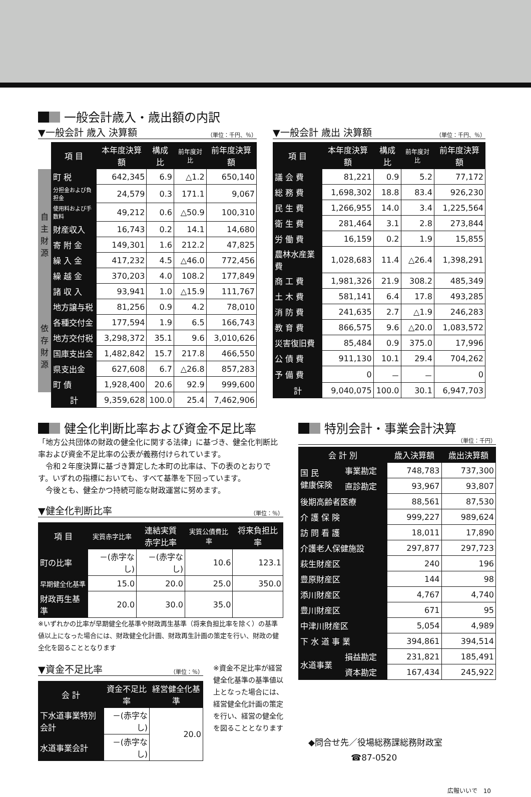一般会計歳入・歳出額の内訳
▼一般会計 歳入 決算額 （単位：千円、％）
| | 項 目 | 本年度決算額 | 構成比 | 前年度対比 | 前年度決算額 |
| 自主財源 | 町 税 | 642,345 | 6.9 | △1.2 | 650,140 |
| | 分担金および負担金 | 24,579 | 0.3 | 171.1 | 9,067 |
| | 使用料および手数料 | 49,212 | 0.6 | △50.9 | 100,310 |
| | 財産収入 | 16,743 | 0.2 | 14.1 | 14,680 |
| | 寄 附 金 | 149,301 | 1.6 | 212.2 | 47,825 |
| | 繰 入 金 | 417,232 | 4.5 | △46.0 | 772,456 |
| | 繰 越 金 | 370,203 | 4.0 | 108.2 | 177,849 |
| | 諸 収 入 | 93,941 | 1.0 | △15.9 | 111,767 |
| 依存財源 | 地方譲与税 | 81,256 | 0.9 | 4.2 | 78,010 |
| | 各種交付金 | 177,594 | 1.9 | 6.5 | 166,743 |
| | 地方交付税 | 3,298,372 | 35.1 | 9.6 | 3,010,626 |
| | 国庫支出金 | 1,482,842 | 15.7 | 217.8 | 466,550 |
| | 県支出金 | 627,608 | 6.7 | △26.8 | 857,283 |
| | 町 債 | 1,928,400 | 20.6 | 92.9 | 999,600 |
| | 計 | 9,359,628 | 100.0 | 25.4 | 7,462,906 |
▼一般会計 歳出 決算額 （単位：千円、％）
| 項 目 | 本年度決算額 | 構成比 | 前年度対比 | 前年度決算額 |
| --- | --- | --- | --- | --- |
| 議 会 費 | 81,221 | 0.9 | 5.2 | 77,172 |
| 総 務 費 | 1,698,302 | 18.8 | 83.4 | 926,230 |
| 民 生 費 | 1,266,955 | 14.0 | 3.4 | 1,225,564 |
| 衛 生 費 | 281,464 | 3.1 | 2.8 | 273,844 |
| 労 働 費 | 16,159 | 0.2 | 1.9 | 15,855 |
| 農林水産業費 | 1,028,683 | 11.4 | △26.4 | 1,398,291 |
| 商 工 費 | 1,981,326 | 21.9 | 308.2 | 485,349 |
| 土 木 費 | 581,141 | 6.4 | 17.8 | 493,285 |
| 消 防 費 | 241,635 | 2.7 | △1.9 | 246,283 |
| 教 育 費 | 866,575 | 9.6 | △20.0 | 1,083,572 |
| 災害復旧費 | 85,484 | 0.9 | 375.0 | 17,996 |
| 公 債 費 | 911,130 | 10.1 | 29.4 | 704,262 |
| 予 備 費 | 0 | － | － | 0 |
| 計 | 9,040,075 | 100.0 | 30.1 | 6,947,703 |
健全化判断比率および資金不足比率
「地方公共団体の財政の健全化に関する法律」に基づき、健全化判断比率および資金不足比率の公表が義務付けられています。
　令和２年度決算に基づき算定した本町の比率は、下の表のとおりです。いずれの指標においても、すべて基準を下回っています。
　今後とも、健全かつ持続可能な財政運営に努めます。
▼健全化判断比率 （単位：％）
| 項 目 | 実質赤字比率 | 連結実質 赤字比率 | 実質公債費比率 | 将来負担比率 |
| --- | --- | --- | --- | --- |
| 町の比率 | －(赤字なし) | －(赤字なし) | 10.6 | 123.1 |
| 早期健全化基準 | 15.0 | 20.0 | 25.0 | 350.0 |
| 財政再生基準 | 20.0 | 30.0 | 35.0 | |
※いずれかの比率が早期健全化基準や財政再生基準（将来負担比率を除く）の基準値以上になった場合には、財政健全化計画、財政再生計画の策定を行い、財政の健全化を図ることとなります
▼資金不足比率 （単位：％）
| 会 計 | 資金不足比率 | 経営健全化基準 |
| --- | --- | --- |
| 下水道事業特別会計 | －(赤字なし) | 20.0 |
| 水道事業会計 | －(赤字なし) | |
※資金不足比率が経営健全化基準の基準値以上となった場合には、経営健全化計画の策定を行い、経営の健全化を図ることとなります
特別会計・事業会計決算
（単位：千円）
| 会 計 別 | | 歳入決算額 | 歳出決算額 |
| --- | --- | --- | --- |
| 国 民 健康保険 | 事業勘定 | 748,783 | 737,300 |
| | 直診勘定 | 93,967 | 93,807 |
| 後期高齢者医療 | | 88,561 | 87,530 |
| 介 護 保 険 | | 999,227 | 989,624 |
| 訪 問 看 護 | | 18,011 | 17,890 |
| 介護老人保健施設 | | 297,877 | 297,723 |
| 萩生財産区 | | 240 | 196 |
| 豊原財産区 | | 144 | 98 |
| 添川財産区 | | 4,767 | 4,740 |
| 豊川財産区 | | 671 | 95 |
| 中津川財産区 | | 5,054 | 4,989 |
| 下 水 道 事 業 | | 394,861 | 394,514 |
| 水道事業 | 損益勘定 | 231,821 | 185,491 |
| | 資本勘定 | 167,434 | 245,922 |
◆問合せ先／役場総務課総務財政室
　　　　　☎87-0520
広報いいで　10